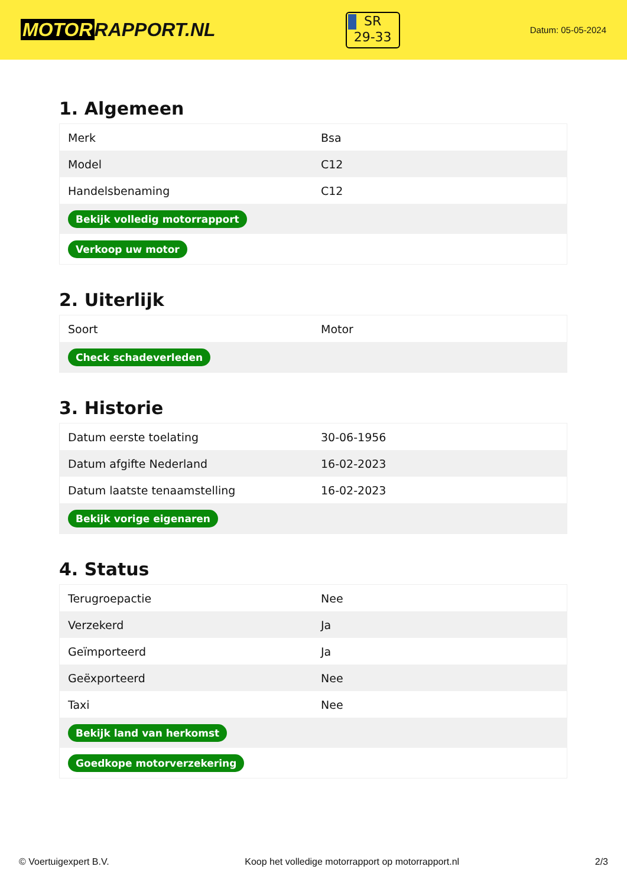MOTOR RAPPORT.NL
SR
29-33
Datum: 05-05-2024
1. Algemeen
| Merk | Bsa |
| Model | C12 |
| Handelsbenaming | C12 |
| Bekijk volledig motorrapport | |
| Verkoop uw motor | |
2. Uiterlijk
| Soort | Motor |
| Check schadeverleden | |
3. Historie
| Datum eerste toelating | 30-06-1956 |
| Datum afgifte Nederland | 16-02-2023 |
| Datum laatste tenaamstelling | 16-02-2023 |
| Bekijk vorige eigenaren | |
4. Status
| Terugroepactie | Nee |
| Verzekerd | Ja |
| Geïmporteerd | Ja |
| Geëxporteerd | Nee |
| Taxi | Nee |
| Bekijk land van herkomst | |
| Goedkope motorverzekering | |
© Voertuigexpert B.V. Koop het volledige motorrapport op motorrapport.nl 2/3